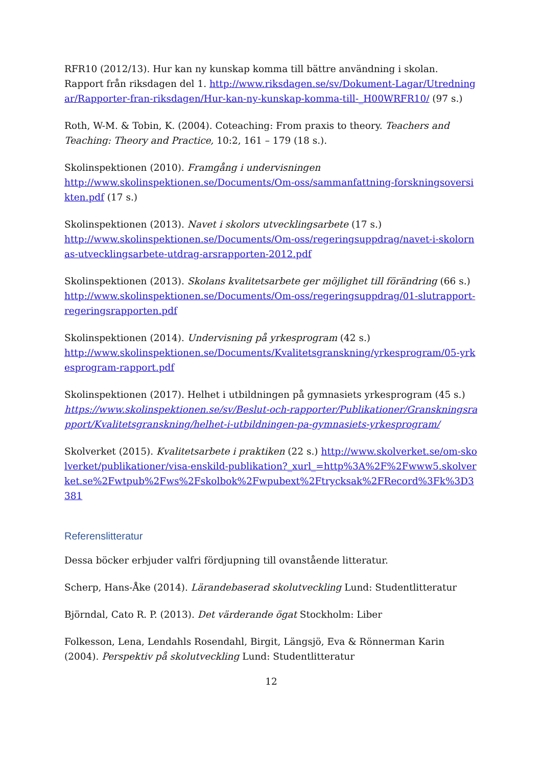RFR10 (2012/13). Hur kan ny kunskap komma till bättre användning i skolan. Rapport från riksdagen del 1. http://www.riksdagen.se/sv/Dokument-Lagar/Utredningar/Rapporter-fran-riksdagen/Hur-kan-ny-kunskap-komma-till-_H00WRFR10/ (97 s.)
Roth, W-M. & Tobin, K. (2004). Coteaching: From praxis to theory. Teachers and Teaching: Theory and Practice, 10:2, 161 – 179 (18 s.).
Skolinspektionen (2010). Framgång i undervisningen
http://www.skolinspektionen.se/Documents/Om-oss/sammanfattning-forskningsoversikten.pdf (17 s.)
Skolinspektionen (2013). Navet i skolors utvecklingsarbete (17 s.)
http://www.skolinspektionen.se/Documents/Om-oss/regeringsuppdrag/navet-i-skolornas-utvecklingsarbete-utdrag-arsrapporten-2012.pdf
Skolinspektionen (2013). Skolans kvalitetsarbete ger möjlighet till förändring (66 s.)
http://www.skolinspektionen.se/Documents/Om-oss/regeringsuppdrag/01-slutrapport-regeringsrapporten.pdf
Skolinspektionen (2014). Undervisning på yrkesprogram (42 s.)
http://www.skolinspektionen.se/Documents/Kvalitetsgranskning/yrkesprogram/05-yrkesprogram-rapport.pdf
Skolinspektionen (2017). Helhet i utbildningen på gymnasiets yrkesprogram (45 s.)
https://www.skolinspektionen.se/sv/Beslut-och-rapporter/Publikationer/Granskningsrapport/Kvalitetsgranskning/helhet-i-utbildningen-pa-gymnasiets-yrkesprogram/
Skolverket (2015). Kvalitetsarbete i praktiken (22 s.) http://www.skolverket.se/om-skolverket/publikationer/visa-enskild-publikation?_xurl_=http%3A%2F%2Fwww5.skolverket.se%2Fwtpub%2Fws%2Fskolbok%2Fwpubext%2Ftrycksak%2FRecord%3Fk%3D3381
Referenslitteratur
Dessa böcker erbjuder valfri fördjupning till ovanstående litteratur.
Scherp, Hans-Åke (2014). Lärandebaserad skolutveckling Lund: Studentlitteratur
Björndal, Cato R. P. (2013). Det värderande ögat Stockholm: Liber
Folkesson, Lena, Lendahls Rosendahl, Birgit, Längsjö, Eva & Rönnerman Karin (2004). Perspektiv på skolutveckling Lund: Studentlitteratur
12